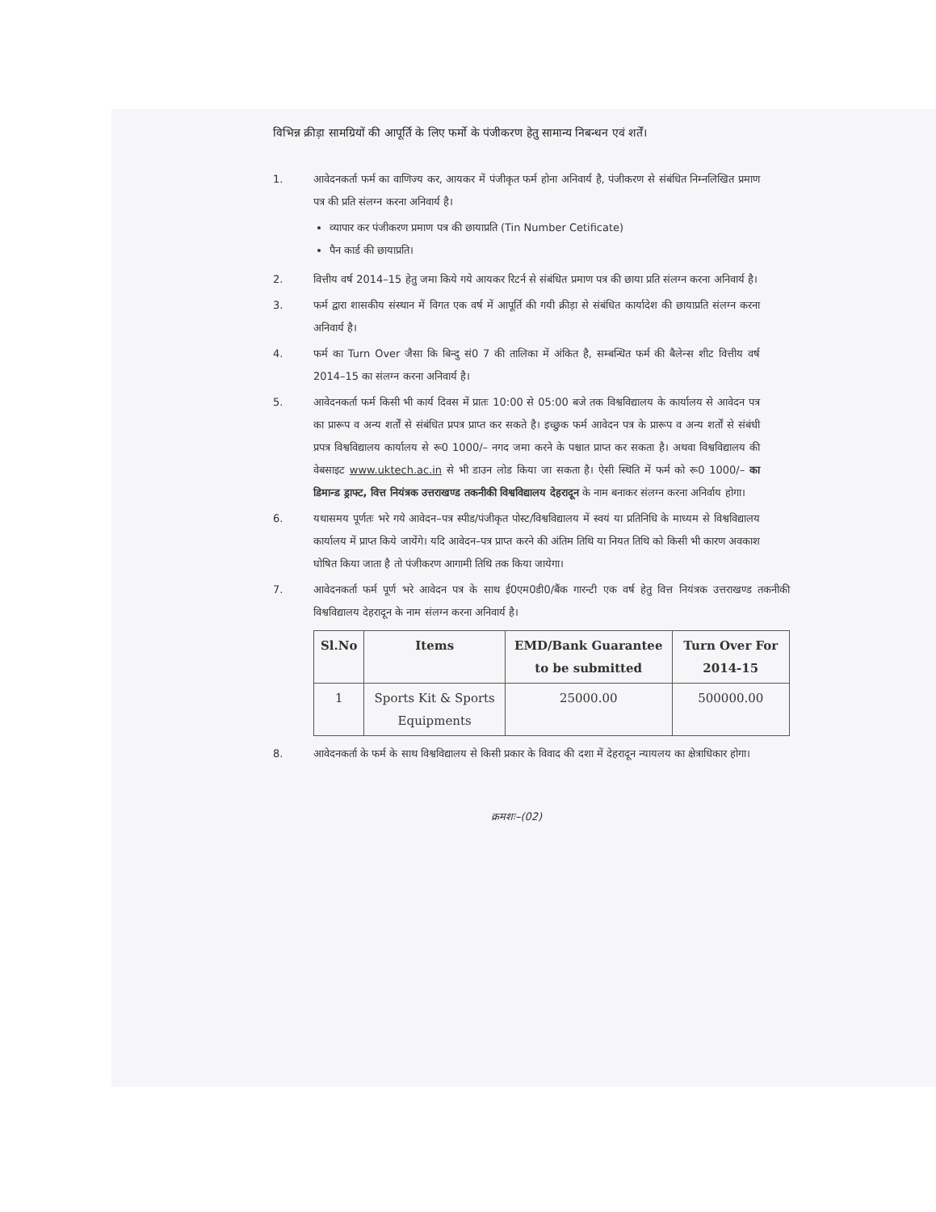विभिन्न क्रीड़ा सामग्रियों की आपूर्ति के लिए फर्मो के पंजीकरण हेतु सामान्य निबन्धन एवं शर्तें।
1. आवेदनकर्ता फर्म का वाणिज्य कर, आयकर में पंजीकृत फर्म होना अनिवार्य है, पंजीकरण से संबंधित निम्नलिखित प्रमाण पत्र की प्रति संलग्न करना अनिवार्य है।
व्यापार कर पंजीकरण प्रमाण पत्र की छायाप्रति (Tin Number Cetificate)
पैन कार्ड की छायाप्रति।
2. वित्तीय वर्ष 2014–15 हेतु जमा किये गये आयकर रिटर्न से संबंधित प्रमाण पत्र की छाया प्रति संलग्न करना अनिवार्य है।
3. फर्म द्वारा शासकीय संस्थान में विगत एक वर्ष में आपूर्ति की गयी क्रीड़ा से संबंधित कार्यादेश की छायाप्रति संलग्न करना अनिवार्य है।
4. फर्म का Turn Over जैसा कि बिन्दु सं0 7 की तालिका में अंकित है, सम्बन्धित फर्म की बैलेन्स शीट वित्तीय वर्ष 2014–15 का संलग्न करना अनिवार्य है।
5. आवेदनकर्ता फर्म किसी भी कार्य दिवस में प्रातः 10:00 से 05:00 बजे तक विश्वविद्यालय के कार्यालय से आवेदन पत्र का प्रारूप व अन्य शर्तों से संबंधित प्रपत्र प्राप्त कर सकते है। इच्छुक फर्म आवेदन पत्र के प्रारूप व अन्य शर्तों से संबंधी प्रपत्र विश्वविद्यालय कार्यालय से रू0 1000/– नगद जमा करने के पश्चात प्राप्त कर सकता है। अथवा विश्वविद्यालय की वेबसाइट www.uktech.ac.in से भी डाउन लोड किया जा सकता है। ऐसी स्थिति में फर्म को रू0 1000/– का डिमान्ड ड्राफ्ट, वित्त नियंत्रक उत्तराखण्ड तकनीकी विश्वविद्यालय देहरादून के नाम बनाकर संलग्न करना अनिर्वाय होगा।
6. यथासमय पूर्णतः भरे गये आवेदन–पत्र स्पीड/पंजीकृत पोस्ट/विश्वविद्यालय में स्वयं या प्रतिनिधि के माध्यम से विश्वविद्यालय कार्यालय में प्राप्त किये जायेंगे। यदि आवेदन–पत्र प्राप्त करने की अंतिम तिथि या नियत तिथि को किसी भी कारण अवकाश घोषित किया जाता है तो पंजीकरण आगामी तिथि तक किया जायेगा।
7. आवेदनकर्ता फर्म पूर्ण भरे आवेदन पत्र के साथ ई0एम0डी0/बैंक गारन्टी एक वर्ष हेतु वित्त नियंत्रक उत्तराखण्ड तकनीकी विश्वविद्यालय देहरादून के नाम संलग्न करना अनिवार्य है।
| Sl.No | Items | EMD/Bank Guarantee to be submitted | Turn Over For 2014-15 |
| --- | --- | --- | --- |
| 1 | Sports Kit & Sports Equipments | 25000.00 | 500000.00 |
8. आवेदनकर्ता के फर्म के साथ विश्वविद्यालय से किसी प्रकार के विवाद की दशा में देहरादून न्यायलय का क्षेत्राधिकार होगा।
क्रमशः–(02)